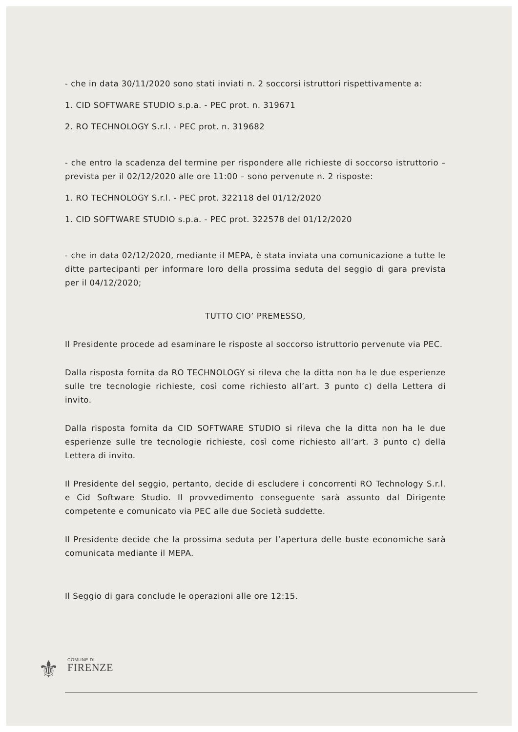- che in data 30/11/2020 sono stati inviati n. 2 soccorsi istruttori rispettivamente a:
1. CID SOFTWARE STUDIO s.p.a. - PEC prot. n. 319671
2. RO TECHNOLOGY S.r.l. - PEC prot. n. 319682
- che entro la scadenza del termine per rispondere alle richieste di soccorso istruttorio – prevista per il 02/12/2020 alle ore 11:00 – sono pervenute n. 2 risposte:
1. RO TECHNOLOGY S.r.l. - PEC prot. 322118 del 01/12/2020
1. CID SOFTWARE STUDIO s.p.a. - PEC prot. 322578 del 01/12/2020
- che in data 02/12/2020, mediante il MEPA, è stata inviata una comunicazione a tutte le ditte partecipanti per informare loro della prossima seduta del seggio di gara prevista per il 04/12/2020;
TUTTO CIO’ PREMESSO,
Il Presidente procede ad esaminare le risposte al soccorso istruttorio pervenute via PEC.
Dalla risposta fornita da RO TECHNOLOGY si rileva che la ditta non ha le due esperienze sulle tre tecnologie richieste, così come richiesto all’art. 3 punto c) della Lettera di invito.
Dalla risposta fornita da CID SOFTWARE STUDIO si rileva che la ditta non ha le due esperienze sulle tre tecnologie richieste, così come richiesto all’art. 3 punto c) della Lettera di invito.
Il Presidente del seggio, pertanto, decide di escludere i concorrenti RO Technology S.r.l. e Cid Software Studio. Il provvedimento conseguente sarà assunto dal Dirigente competente e comunicato via PEC alle due Società suddette.
Il Presidente decide che la prossima seduta per l’apertura delle buste economiche sarà comunicata mediante il MEPA.
Il Seggio di gara conclude le operazioni alle ore 12:15.
⚜ COMUNE DI
FIRENZE